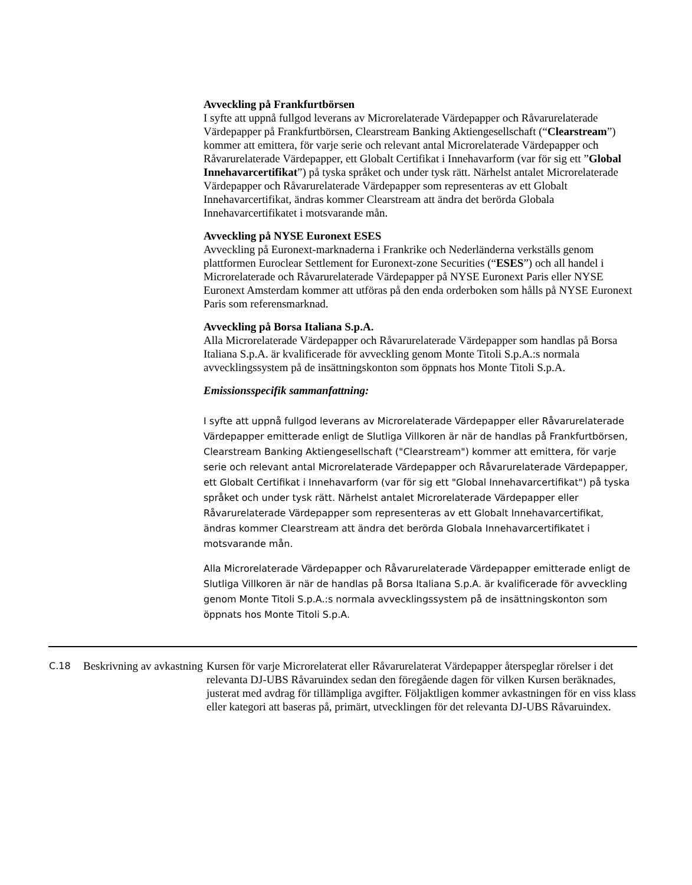Avveckling på Frankfurtbörsen
I syfte att uppnå fullgod leverans av Microrelaterade Värdepapper och Råvarurelaterade Värdepapper på Frankfurtbörsen, Clearstream Banking Aktiengesellschaft (“Clearstream”) kommer att emittera, för varje serie och relevant antal Microrelaterade Värdepapper och Råvarurelaterade Värdepapper, ett Globalt Certifikat i Innehavarform (var för sig ett ”Global Innehavarcertifikat”) på tyska språket och under tysk rätt. Närhelst antalet Microrelaterade Värdepapper och Råvarurelaterade Värdepapper som representeras av ett Globalt Innehavarcertifikat, ändras kommer Clearstream att ändra det berörda Globala Innehavarcertifikatet i motsvarande mån.
Avveckling på NYSE Euronext ESES
Avveckling på Euronext-marknaderna i Frankrike och Nederländerna verkställs genom plattformen Euroclear Settlement for Euronext-zone Securities (“ESES”) och all handel i Microrelaterade och Råvarurelaterade Värdepapper på NYSE Euronext Paris eller NYSE Euronext Amsterdam kommer att utföras på den enda orderboken som hålls på NYSE Euronext Paris som referensmarknad.
Avveckling på Borsa Italiana S.p.A.
Alla Microrelaterade Värdepapper och Råvarurelaterade Värdepapper som handlas på Borsa Italiana S.p.A. är kvalificerade för avveckling genom Monte Titoli S.p.A.:s normala avvecklingssystem på de insättningskonton som öppnats hos Monte Titoli S.p.A.
Emissionsspecifik sammanfattning:
I syfte att uppnå fullgod leverans av Microrelaterade Värdepapper eller Råvarurelaterade Värdepapper emitterade enligt de Slutliga Villkoren är när de handlas på Frankfurtbörsen, Clearstream Banking Aktiengesellschaft ("Clearstream") kommer att emittera, för varje serie och relevant antal Microrelaterade Värdepapper och Råvarurelaterade Värdepapper, ett Globalt Certifikat i Innehavarform (var för sig ett "Global Innehavarcertifikat") på tyska språket och under tysk rätt. Närhelst antalet Microrelaterade Värdepapper eller Råvarurelaterade Värdepapper som representeras av ett Globalt Innehavarcertifikat, ändras kommer Clearstream att ändra det berörda Globala Innehavarcertifikatet i motsvarande mån.
Alla Microrelaterade Värdepapper och Råvarurelaterade Värdepapper emitterade enligt de Slutliga Villkoren är när de handlas på Borsa Italiana S.p.A. är kvalificerade för avveckling genom Monte Titoli S.p.A.:s normala avvecklingssystem på de insättningskonton som öppnats hos Monte Titoli S.p.A.
| C.18 | Beskrivning av avkastning | Kursen för varje Microrelaterat eller Råvarurelaterat Värdepapper återspeglar rörelser i det relevanta DJ-UBS Råvaruindex sedan den föregående dagen för vilken Kursen beräknades, justerat med avdrag för tillämpliga avgifter. Följaktligen kommer avkastningen för en viss klass eller kategori att baseras på, primärt, utvecklingen för det relevanta DJ-UBS Råvaruindex. |